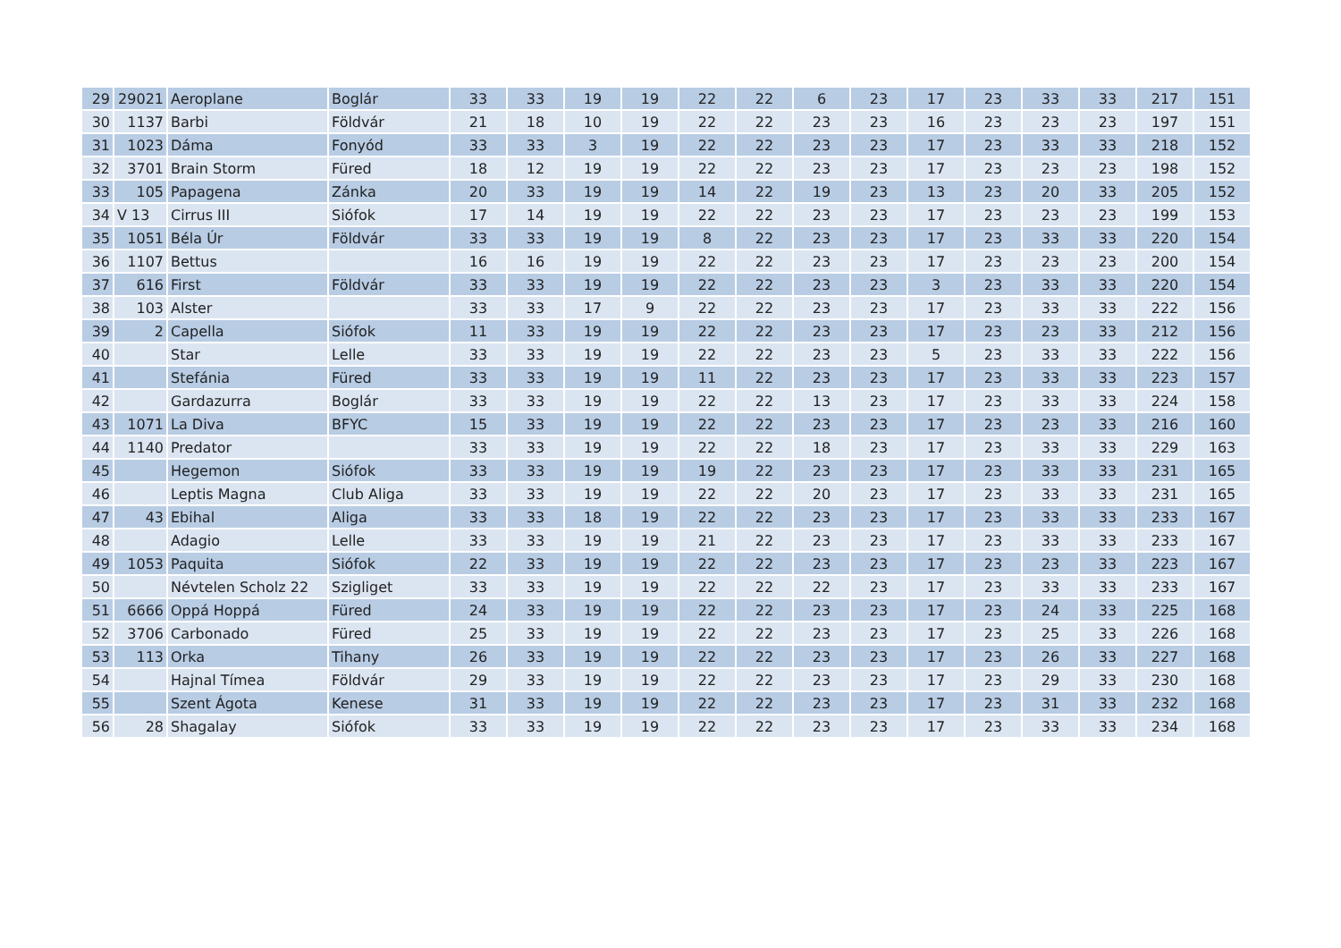| 29 | 29021 | Aeroplane | Boglár | 33 | 33 | 19 | 19 | 22 | 22 | 6 | 23 | 17 | 23 | 33 | 33 | 217 | 151 |
| 30 | 1137 | Barbi | Földvár | 21 | 18 | 10 | 19 | 22 | 22 | 23 | 23 | 16 | 23 | 23 | 23 | 197 | 151 |
| 31 | 1023 | Dáma | Fonyód | 33 | 33 | 3 | 19 | 22 | 22 | 23 | 23 | 17 | 23 | 33 | 33 | 218 | 152 |
| 32 | 3701 | Brain Storm | Füred | 18 | 12 | 19 | 19 | 22 | 22 | 23 | 23 | 17 | 23 | 23 | 23 | 198 | 152 |
| 33 | 105 | Papagena | Zánka | 20 | 33 | 19 | 19 | 14 | 22 | 19 | 23 | 13 | 23 | 20 | 33 | 205 | 152 |
| 34 | V 13 | Cirrus III | Siófok | 17 | 14 | 19 | 19 | 22 | 22 | 23 | 23 | 17 | 23 | 23 | 23 | 199 | 153 |
| 35 | 1051 | Béla Úr | Földvár | 33 | 33 | 19 | 19 | 8 | 22 | 23 | 23 | 17 | 23 | 33 | 33 | 220 | 154 |
| 36 | 1107 | Bettus | | 16 | 16 | 19 | 19 | 22 | 22 | 23 | 23 | 17 | 23 | 23 | 23 | 200 | 154 |
| 37 | 616 | First | Földvár | 33 | 33 | 19 | 19 | 22 | 22 | 23 | 23 | 3 | 23 | 33 | 33 | 220 | 154 |
| 38 | 103 | Alster | | 33 | 33 | 17 | 9 | 22 | 22 | 23 | 23 | 17 | 23 | 33 | 33 | 222 | 156 |
| 39 | 2 | Capella | Siófok | 11 | 33 | 19 | 19 | 22 | 22 | 23 | 23 | 17 | 23 | 23 | 33 | 212 | 156 |
| 40 | | Star | Lelle | 33 | 33 | 19 | 19 | 22 | 22 | 23 | 23 | 5 | 23 | 33 | 33 | 222 | 156 |
| 41 | | Stefánia | Füred | 33 | 33 | 19 | 19 | 11 | 22 | 23 | 23 | 17 | 23 | 33 | 33 | 223 | 157 |
| 42 | | Gardazurra | Boglár | 33 | 33 | 19 | 19 | 22 | 22 | 13 | 23 | 17 | 23 | 33 | 33 | 224 | 158 |
| 43 | 1071 | La Diva | BFYC | 15 | 33 | 19 | 19 | 22 | 22 | 23 | 23 | 17 | 23 | 23 | 33 | 216 | 160 |
| 44 | 1140 | Predator | | 33 | 33 | 19 | 19 | 22 | 22 | 18 | 23 | 17 | 23 | 33 | 33 | 229 | 163 |
| 45 | | Hegemon | Siófok | 33 | 33 | 19 | 19 | 19 | 22 | 23 | 23 | 17 | 23 | 33 | 33 | 231 | 165 |
| 46 | | Leptis Magna | Club Aliga | 33 | 33 | 19 | 19 | 22 | 22 | 20 | 23 | 17 | 23 | 33 | 33 | 231 | 165 |
| 47 | 43 | Ebihal | Aliga | 33 | 33 | 18 | 19 | 22 | 22 | 23 | 23 | 17 | 23 | 33 | 33 | 233 | 167 |
| 48 | | Adagio | Lelle | 33 | 33 | 19 | 19 | 21 | 22 | 23 | 23 | 17 | 23 | 33 | 33 | 233 | 167 |
| 49 | 1053 | Paquita | Siófok | 22 | 33 | 19 | 19 | 22 | 22 | 23 | 23 | 17 | 23 | 23 | 33 | 223 | 167 |
| 50 | | Névtelen Scholz 22 | Szigliget | 33 | 33 | 19 | 19 | 22 | 22 | 22 | 23 | 17 | 23 | 33 | 33 | 233 | 167 |
| 51 | 6666 | Oppá Hoppá | Füred | 24 | 33 | 19 | 19 | 22 | 22 | 23 | 23 | 17 | 23 | 24 | 33 | 225 | 168 |
| 52 | 3706 | Carbonado | Füred | 25 | 33 | 19 | 19 | 22 | 22 | 23 | 23 | 17 | 23 | 25 | 33 | 226 | 168 |
| 53 | 113 | Orka | Tihany | 26 | 33 | 19 | 19 | 22 | 22 | 23 | 23 | 17 | 23 | 26 | 33 | 227 | 168 |
| 54 | | Hajnal Tímea | Földvár | 29 | 33 | 19 | 19 | 22 | 22 | 23 | 23 | 17 | 23 | 29 | 33 | 230 | 168 |
| 55 | | Szent Ágota | Kenese | 31 | 33 | 19 | 19 | 22 | 22 | 23 | 23 | 17 | 23 | 31 | 33 | 232 | 168 |
| 56 | 28 | Shagalay | Siófok | 33 | 33 | 19 | 19 | 22 | 22 | 23 | 23 | 17 | 23 | 33 | 33 | 234 | 168 |